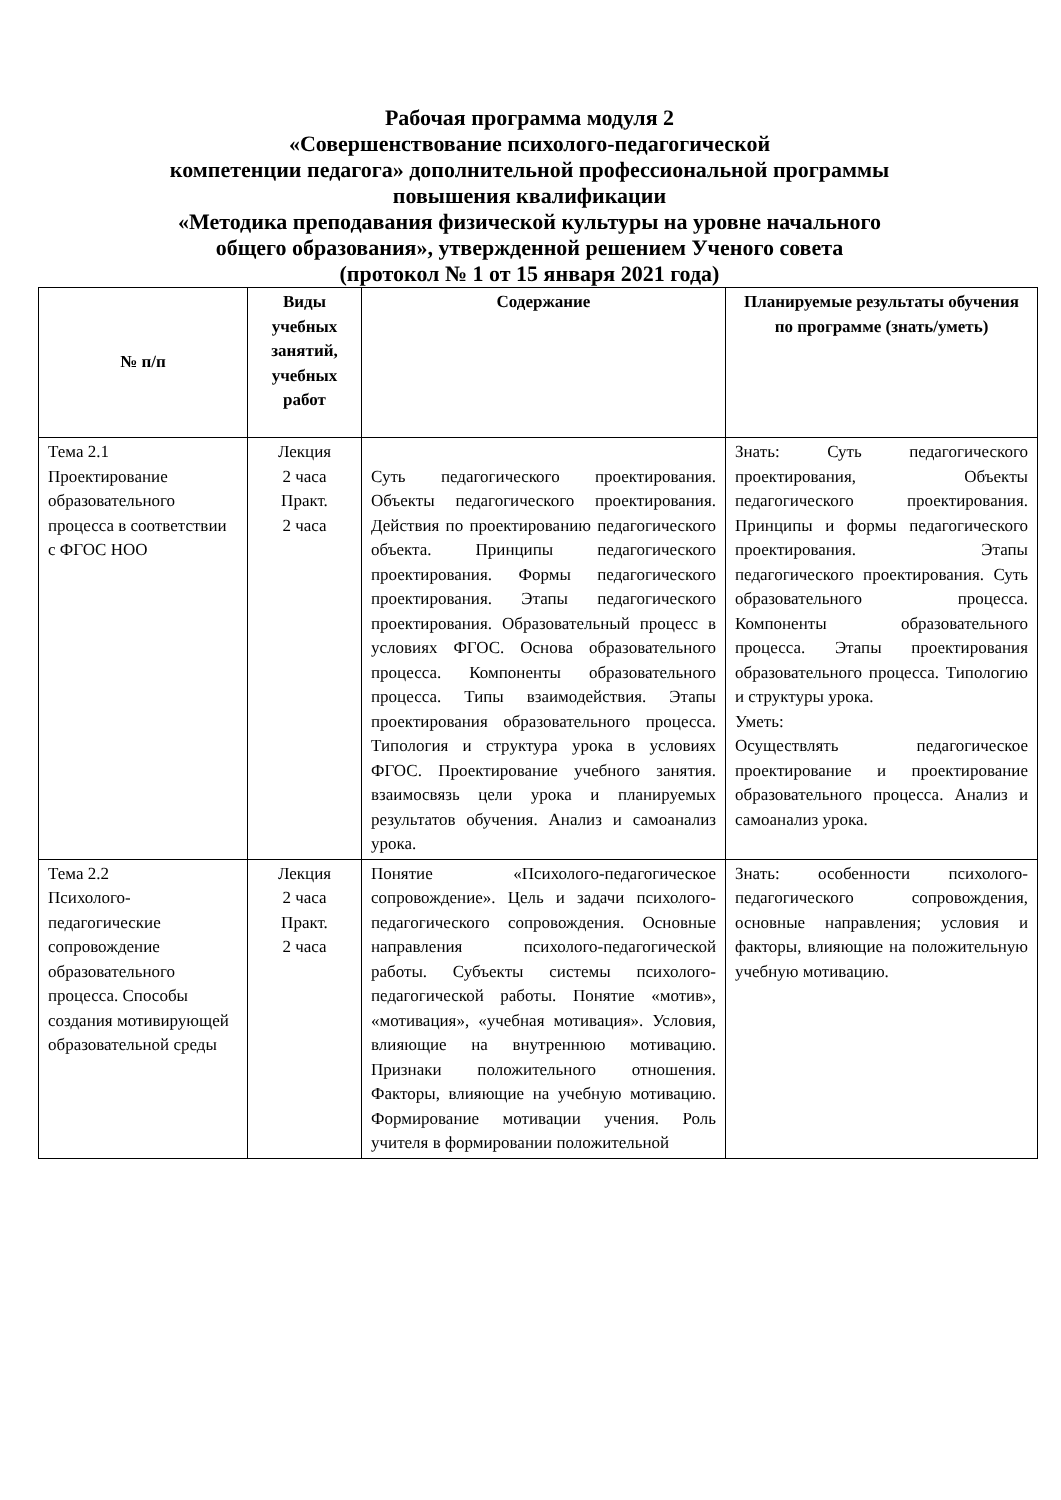Рабочая программа модуля 2
«Совершенствование психолого-педагогической
компетенции педагога» дополнительной профессиональной программы
повышения квалификации
«Методика преподавания физической культуры на уровне начального
общего образования», утвержденной решением Ученого совета
(протокол № 1 от 15 января 2021 года)
| № п/п | Виды учебных занятий, учебных работ | Содержание | Планируемые результаты обучения по программе (знать/уметь) |
| --- | --- | --- | --- |
| Тема 2.1 Проектирование образовательного процесса в соответствии с ФГОС НОО | Лекция 2 часа Практ. 2 часа | Суть педагогического проектирования. Объекты педагогического проектирования. Действия по проектированию педагогического объекта. Принципы педагогического проектирования. Формы педагогического проектирования. Этапы педагогического проектирования. Образовательный процесс в условиях ФГОС. Основа образовательного процесса. Компоненты образовательного процесса. Типы взаимодействия. Этапы проектирования образовательного процесса. Типология и структура урока в условиях ФГОС. Проектирование учебного занятия. взаимосвязь цели урока и планируемых результатов обучения. Анализ и самоанализ урока. | Знать: Суть педагогического проектирования, Объекты педагогического проектирования. Принципы и формы педагогического проектирования. Этапы педагогического проектирования. Суть образовательного процесса. Компоненты образовательного процесса. Этапы проектирования образовательного процесса. Типологию и структуры урока. Уметь: Осуществлять педагогическое проектирование и проектирование образовательного процесса. Анализ и самоанализ урока. |
| Тема 2.2 Психолого-педагогические сопровождение образовательного процесса. Способы создания мотивирующей образовательной среды | Лекция 2 часа Практ. 2 часа | Понятие «Психолого-педагогическое сопровождение». Цель и задачи психолого-педагогического сопровождения. Основные направления психолого-педагогической работы. Субъекты системы психолого-педагогической работы. Понятие «мотив», «мотивация», «учебная мотивация». Условия, влияющие на внутреннюю мотивацию. Признаки положительного отношения. Факторы, влияющие на учебную мотивацию. Формирование мотивации учения. Роль учителя в формировании положительной | Знать: особенности психолого-педагогического сопровождения, основные направления; условия и факторы, влияющие на положительную учебную мотивацию. |